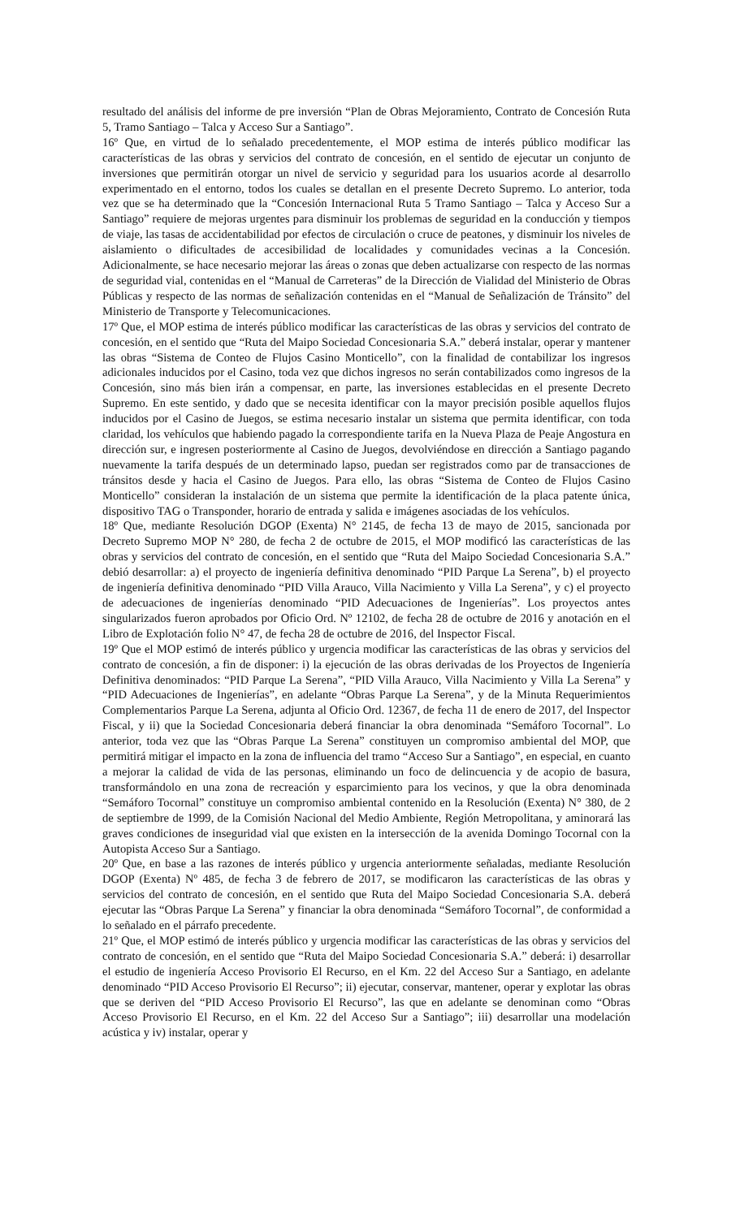resultado del análisis del informe de pre inversión “Plan de Obras Mejoramiento, Contrato de Concesión Ruta 5, Tramo Santiago – Talca y Acceso Sur a Santiago”.
16º Que, en virtud de lo señalado precedentemente, el MOP estima de interés público modificar las características de las obras y servicios del contrato de concesión, en el sentido de ejecutar un conjunto de inversiones que permitirán otorgar un nivel de servicio y seguridad para los usuarios acorde al desarrollo experimentado en el entorno, todos los cuales se detallan en el presente Decreto Supremo. Lo anterior, toda vez que se ha determinado que la “Concesión Internacional Ruta 5 Tramo Santiago – Talca y Acceso Sur a Santiago” requiere de mejoras urgentes para disminuir los problemas de seguridad en la conducción y tiempos de viaje, las tasas de accidentabilidad por efectos de circulación o cruce de peatones, y disminuir los niveles de aislamiento o dificultades de accesibilidad de localidades y comunidades vecinas a la Concesión. Adicionalmente, se hace necesario mejorar las áreas o zonas que deben actualizarse con respecto de las normas de seguridad vial, contenidas en el “Manual de Carreteras” de la Dirección de Vialidad del Ministerio de Obras Públicas y respecto de las normas de señalización contenidas en el “Manual de Señalización de Tránsito” del Ministerio de Transporte y Telecomunicaciones.
17º Que, el MOP estima de interés público modificar las características de las obras y servicios del contrato de concesión, en el sentido que “Ruta del Maipo Sociedad Concesionaria S.A.” deberá instalar, operar y mantener las obras “Sistema de Conteo de Flujos Casino Monticello”, con la finalidad de contabilizar los ingresos adicionales inducidos por el Casino, toda vez que dichos ingresos no serán contabilizados como ingresos de la Concesión, sino más bien irán a compensar, en parte, las inversiones establecidas en el presente Decreto Supremo. En este sentido, y dado que se necesita identificar con la mayor precisión posible aquellos flujos inducidos por el Casino de Juegos, se estima necesario instalar un sistema que permita identificar, con toda claridad, los vehículos que habiendo pagado la correspondiente tarifa en la Nueva Plaza de Peaje Angostura en dirección sur, e ingresen posteriormente al Casino de Juegos, devolviéndose en dirección a Santiago pagando nuevamente la tarifa después de un determinado lapso, puedan ser registrados como par de transacciones de tránsitos desde y hacia el Casino de Juegos. Para ello, las obras “Sistema de Conteo de Flujos Casino Monticello” consideran la instalación de un sistema que permite la identificación de la placa patente única, dispositivo TAG o Transponder, horario de entrada y salida e imágenes asociadas de los vehículos.
18º Que, mediante Resolución DGOP (Exenta) N° 2145, de fecha 13 de mayo de 2015, sancionada por Decreto Supremo MOP N° 280, de fecha 2 de octubre de 2015, el MOP modificó las características de las obras y servicios del contrato de concesión, en el sentido que “Ruta del Maipo Sociedad Concesionaria S.A.” debió desarrollar: a) el proyecto de ingeniería definitiva denominado “PID Parque La Serena”, b) el proyecto de ingeniería definitiva denominado “PID Villa Arauco, Villa Nacimiento y Villa La Serena”, y c) el proyecto de adecuaciones de ingenierías denominado “PID Adecuaciones de Ingenierías”. Los proyectos antes singularizados fueron aprobados por Oficio Ord. Nº 12102, de fecha 28 de octubre de 2016 y anotación en el Libro de Explotación folio N° 47, de fecha 28 de octubre de 2016, del Inspector Fiscal.
19º Que el MOP estimó de interés público y urgencia modificar las características de las obras y servicios del contrato de concesión, a fin de disponer: i) la ejecución de las obras derivadas de los Proyectos de Ingeniería Definitiva denominados: “PID Parque La Serena”, “PID Villa Arauco, Villa Nacimiento y Villa La Serena” y “PID Adecuaciones de Ingenierías”, en adelante “Obras Parque La Serena”, y de la Minuta Requerimientos Complementarios Parque La Serena, adjunta al Oficio Ord. 12367, de fecha 11 de enero de 2017, del Inspector Fiscal, y ii) que la Sociedad Concesionaria deberá financiar la obra denominada “Semáforo Tocornal”. Lo anterior, toda vez que las “Obras Parque La Serena” constituyen un compromiso ambiental del MOP, que permitirá mitigar el impacto en la zona de influencia del tramo “Acceso Sur a Santiago”, en especial, en cuanto a mejorar la calidad de vida de las personas, eliminando un foco de delincuencia y de acopio de basura, transformándolo en una zona de recreación y esparcimiento para los vecinos, y que la obra denominada “Semáforo Tocornal” constituye un compromiso ambiental contenido en la Resolución (Exenta) N° 380, de 2 de septiembre de 1999, de la Comisión Nacional del Medio Ambiente, Región Metropolitana, y aminorará las graves condiciones de inseguridad vial que existen en la intersección de la avenida Domingo Tocornal con la Autopista Acceso Sur a Santiago.
20º Que, en base a las razones de interés público y urgencia anteriormente señaladas, mediante Resolución DGOP (Exenta) Nº 485, de fecha 3 de febrero de 2017, se modificaron las características de las obras y servicios del contrato de concesión, en el sentido que Ruta del Maipo Sociedad Concesionaria S.A. deberá ejecutar las “Obras Parque La Serena” y financiar la obra denominada “Semáforo Tocornal”, de conformidad a lo señalado en el párrafo precedente.
21º Que, el MOP estimó de interés público y urgencia modificar las características de las obras y servicios del contrato de concesión, en el sentido que “Ruta del Maipo Sociedad Concesionaria S.A.” deberá: i) desarrollar el estudio de ingeniería Acceso Provisorio El Recurso, en el Km. 22 del Acceso Sur a Santiago, en adelante denominado “PID Acceso Provisorio El Recurso”; ii) ejecutar, conservar, mantener, operar y explotar las obras que se deriven del “PID Acceso Provisorio El Recurso”, las que en adelante se denominan como “Obras Acceso Provisorio El Recurso, en el Km. 22 del Acceso Sur a Santiago”; iii) desarrollar una modelación acústica y iv) instalar, operar y